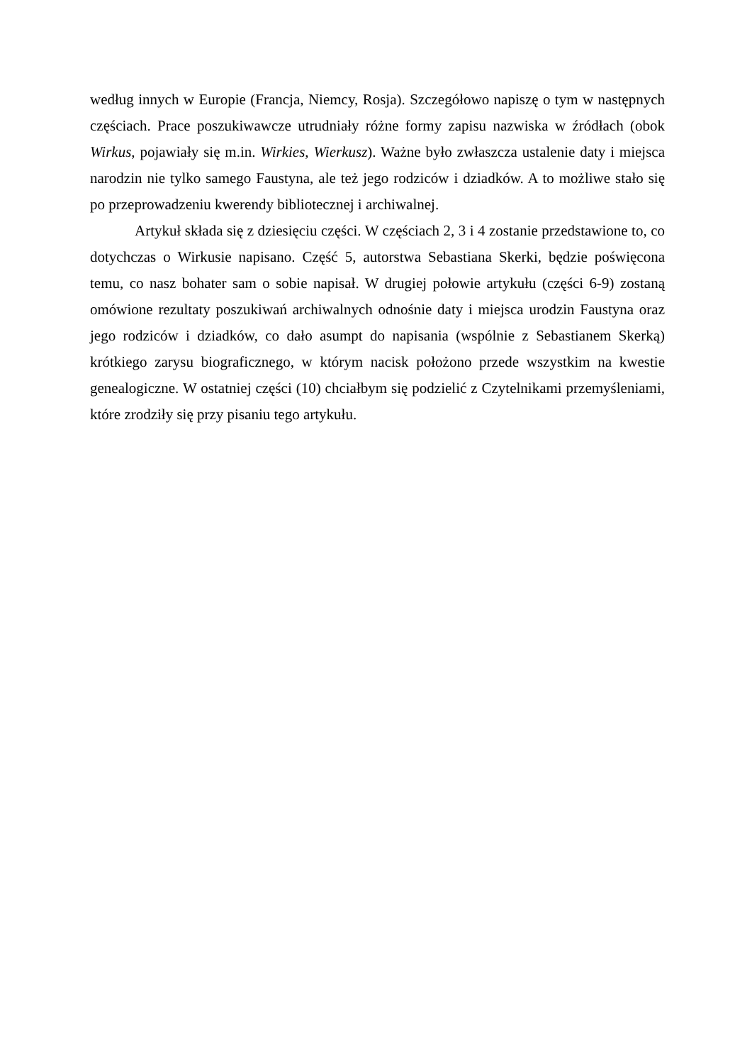według innych w Europie (Francja, Niemcy, Rosja). Szczegółowo napiszę o tym w następnych częściach. Prace poszukiwawcze utrudniały różne formy zapisu nazwiska w źródłach (obok Wirkus, pojawiały się m.in. Wirkies, Wierkusz). Ważne było zwłaszcza ustalenie daty i miejsca narodzin nie tylko samego Faustyna, ale też jego rodziców i dziadków. A to możliwe stało się po przeprowadzeniu kwerendy bibliotecznej i archiwalnej.
Artykuł składa się z dziesięciu części. W częściach 2, 3 i 4 zostanie przedstawione to, co dotychczas o Wirkusie napisano. Część 5, autorstwa Sebastiana Skerki, będzie poświęcona temu, co nasz bohater sam o sobie napisał. W drugiej połowie artykułu (części 6-9) zostaną omówione rezultaty poszukiwań archiwalnych odnośnie daty i miejsca urodzin Faustyna oraz jego rodziców i dziadków, co dało asumpt do napisania (wspólnie z Sebastianem Skerką) krótkiego zarysu biograficznego, w którym nacisk położono przede wszystkim na kwestie genealogiczne. W ostatniej części (10) chciałbym się podzielić z Czytelnikami przemyśleniami, które zrodziły się przy pisaniu tego artykułu.